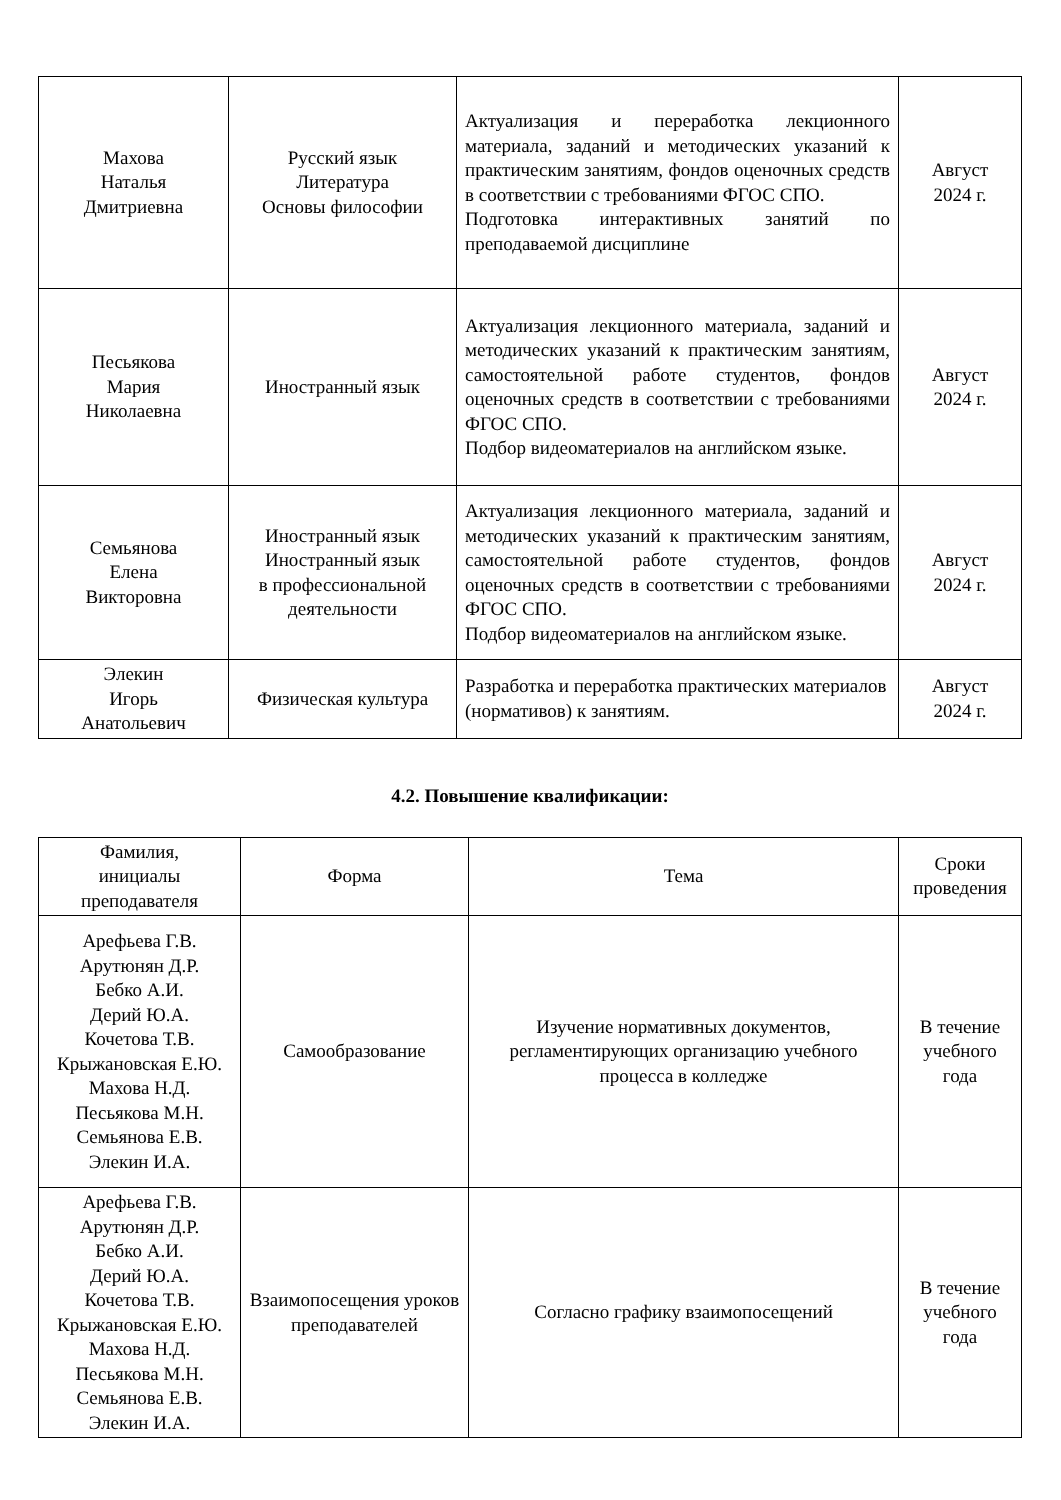| Махова Наталья Дмитриевна | Русский язык Литература Основы философии | Актуализация и переработка лекционного материала, заданий и методических указаний к практическим занятиям, фондов оценочных средств в соответствии с требованиями ФГОС СПО. Подготовка интерактивных занятий по преподаваемой дисциплине | Август 2024 г. |
| Песьякова Мария Николаевна | Иностранный язык | Актуализация лекционного материала, заданий и методических указаний к практическим занятиям, самостоятельной работе студентов, фондов оценочных средств в соответствии с требованиями ФГОС СПО. Подбор видеоматериалов на английском языке. | Август 2024 г. |
| Семьянова Елена Викторовна | Иностранный язык Иностранный язык в профессиональной деятельности | Актуализация лекционного материала, заданий и методических указаний к практическим занятиям, самостоятельной работе студентов, фондов оценочных средств в соответствии с требованиями ФГОС СПО. Подбор видеоматериалов на английском языке. | Август 2024 г. |
| Элекин Игорь Анатольевич | Физическая культура | Разработка и переработка практических материалов (нормативов) к занятиям. | Август 2024 г. |
4.2. Повышение квалификации:
| Фамилия, инициалы преподавателя | Форма | Тема | Сроки проведения |
| --- | --- | --- | --- |
| Арефьева Г.В. Арутюнян Д.Р. Бебко А.И. Дерий Ю.А. Кочетова Т.В. Крыжановская Е.Ю. Махова Н.Д. Песьякова М.Н. Семьянова Е.В. Элекин И.А. | Самообразование | Изучение нормативных документов, регламентирующих организацию учебного процесса в колледже | В течение учебного года |
| Арефьева Г.В. Арутюнян Д.Р. Бебко А.И. Дерий Ю.А. Кочетова Т.В. Крыжановская Е.Ю. Махова Н.Д. Песьякова М.Н. Семьянова Е.В. Элекин И.А. | Взаимопосещения уроков преподавателей | Согласно графику взаимопосещений | В течение учебного года |